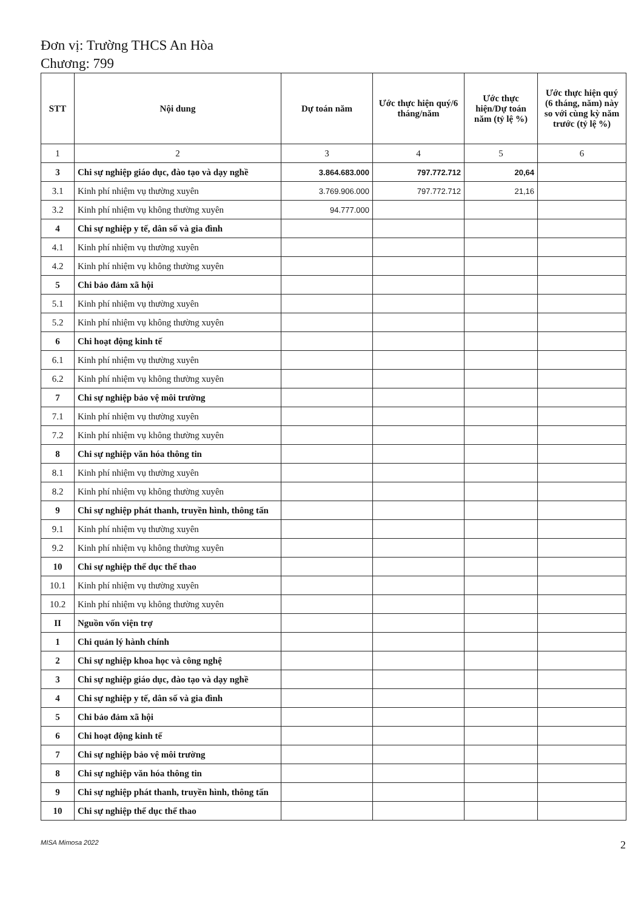Đơn vị: Trường THCS An Hòa
Chương: 799
| STT | Nội dung | Dự toán năm | Ước thực hiện quý/6 tháng/năm | Ước thực hiện/Dự toán năm (tỷ lệ %) | Ước thực hiện quý (6 tháng, năm) này so với cùng kỳ năm trước (tỷ lệ %) |
| --- | --- | --- | --- | --- | --- |
| 1 | 2 | 3 | 4 | 5 | 6 |
| 3 | Chi sự nghiệp giáo dục, đào tạo và dạy nghề | 3.864.683.000 | 797.772.712 | 20,64 | |
| 3.1 | Kinh phí nhiệm vụ thường xuyên | 3.769.906.000 | 797.772.712 | 21,16 | |
| 3.2 | Kinh phí nhiệm vụ không thường xuyên | 94.777.000 | | | |
| 4 | Chi sự nghiệp y tế, dân số và gia đình | | | | |
| 4.1 | Kinh phí nhiệm vụ thường xuyên | | | | |
| 4.2 | Kinh phí nhiệm vụ không thường xuyên | | | | |
| 5 | Chi bảo đảm xã hội | | | | |
| 5.1 | Kinh phí nhiệm vụ thường xuyên | | | | |
| 5.2 | Kinh phí nhiệm vụ không thường xuyên | | | | |
| 6 | Chi hoạt động kinh tế | | | | |
| 6.1 | Kinh phí nhiệm vụ thường xuyên | | | | |
| 6.2 | Kinh phí nhiệm vụ không thường xuyên | | | | |
| 7 | Chi sự nghiệp bảo vệ môi trường | | | | |
| 7.1 | Kinh phí nhiệm vụ thường xuyên | | | | |
| 7.2 | Kinh phí nhiệm vụ không thường xuyên | | | | |
| 8 | Chi sự nghiệp văn hóa thông tin | | | | |
| 8.1 | Kinh phí nhiệm vụ thường xuyên | | | | |
| 8.2 | Kinh phí nhiệm vụ không thường xuyên | | | | |
| 9 | Chi sự nghiệp phát thanh, truyền hình, thông tấn | | | | |
| 9.1 | Kinh phí nhiệm vụ thường xuyên | | | | |
| 9.2 | Kinh phí nhiệm vụ không thường xuyên | | | | |
| 10 | Chi sự nghiệp thể dục thể thao | | | | |
| 10.1 | Kinh phí nhiệm vụ thường xuyên | | | | |
| 10.2 | Kinh phí nhiệm vụ không thường xuyên | | | | |
| II | Nguồn vốn viện trợ | | | | |
| 1 | Chi quản lý hành chính | | | | |
| 2 | Chi sự nghiệp khoa học và công nghệ | | | | |
| 3 | Chi sự nghiệp giáo dục, đào tạo và dạy nghề | | | | |
| 4 | Chi sự nghiệp y tế, dân số và gia đình | | | | |
| 5 | Chi bảo đảm xã hội | | | | |
| 6 | Chi hoạt động kinh tế | | | | |
| 7 | Chi sự nghiệp bảo vệ môi trường | | | | |
| 8 | Chi sự nghiệp văn hóa thông tin | | | | |
| 9 | Chi sự nghiệp phát thanh, truyền hình, thông tấn | | | | |
| 10 | Chi sự nghiệp thể dục thể thao | | | | |
MISA Mimosa 2022 2